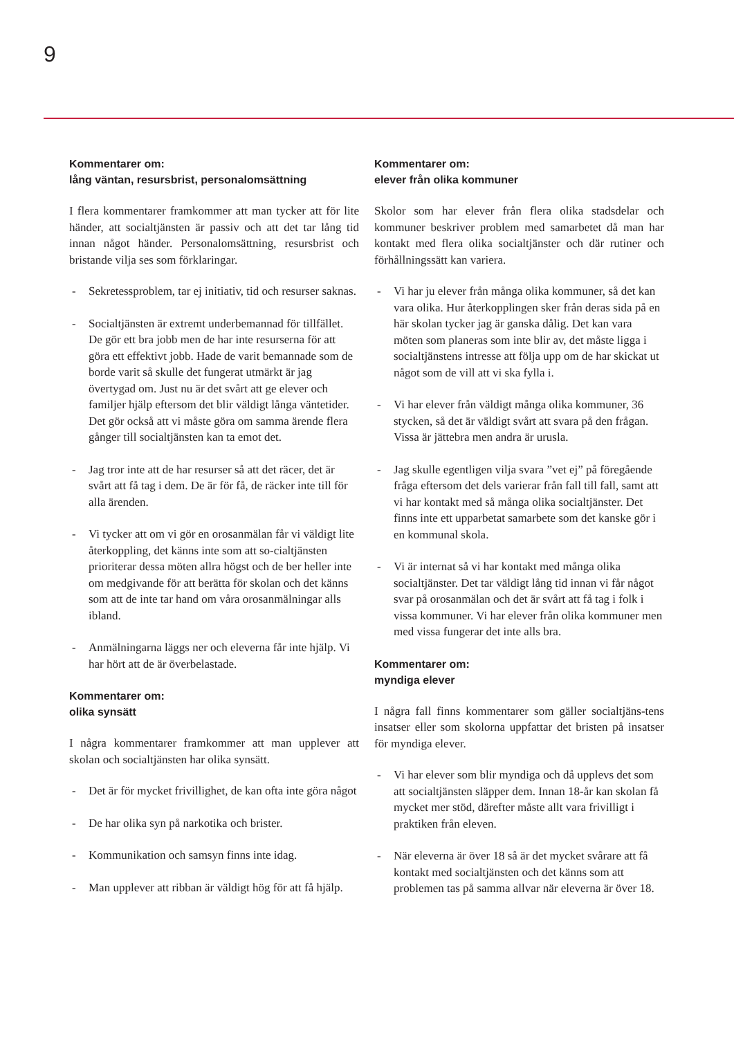9
Kommentarer om:
lång väntan, resursbrist, personalomsättning
I flera kommentarer framkommer att man tycker att för lite händer, att socialtjänsten är passiv och att det tar lång tid innan något händer. Personalomsättning, resursbrist och bristande vilja ses som förklaringar.
- Sekretessproblem, tar ej initiativ, tid och resurser saknas.
- Socialtjänsten är extremt underbemannad för tillfället. De gör ett bra jobb men de har inte resurserna för att göra ett effektivt jobb. Hade de varit bemannade som de borde varit så skulle det fungerat utmärkt är jag övertygad om. Just nu är det svårt att ge elever och familjer hjälp eftersom det blir väldigt långa väntetider. Det gör också att vi måste göra om samma ärende flera gånger till socialtjänsten kan ta emot det.
- Jag tror inte att de har resurser så att det räcer, det är svårt att få tag i dem. De är för få, de räcker inte till för alla ärenden.
- Vi tycker att om vi gör en orosanmälan får vi väldigt lite återkoppling, det känns inte som att so-cialtjänsten prioriterar dessa möten allra högst och de ber heller inte om medgivande för att berätta för skolan och det känns som att de inte tar hand om våra orosanmälningar alls ibland.
- Anmälningarna läggs ner och eleverna får inte hjälp. Vi har hört att de är överbelastade.
Kommentarer om:
olika synsätt
I några kommentarer framkommer att man upplever att skolan och socialtjänsten har olika synsätt.
- Det är för mycket frivillighet, de kan ofta inte göra något
- De har olika syn på narkotika och brister.
- Kommunikation och samsyn finns inte idag.
- Man upplever att ribban är väldigt hög för att få hjälp.
Kommentarer om:
elever från olika kommuner
Skolor som har elever från flera olika stadsdelar och kommuner beskriver problem med samarbetet då man har kontakt med flera olika socialtjänster och där rutiner och förhållningssätt kan variera.
- Vi har ju elever från många olika kommuner, så det kan vara olika. Hur återkopplingen sker från deras sida på en här skolan tycker jag är ganska dålig. Det kan vara möten som planeras som inte blir av, det måste ligga i socialtjänstens intresse att följa upp om de har skickat ut något som de vill att vi ska fylla i.
- Vi har elever från väldigt många olika kommuner, 36 stycken, så det är väldigt svårt att svara på den frågan. Vissa är jättebra men andra är urusla.
- Jag skulle egentligen vilja svara ”vet ej” på föregående fråga eftersom det dels varierar från fall till fall, samt att vi har kontakt med så många olika socialtjänster. Det finns inte ett upparbetat samarbete som det kanske gör i en kommunal skola.
- Vi är internat så vi har kontakt med många olika socialtjänster. Det tar väldigt lång tid innan vi får något svar på orosanmälan och det är svårt att få tag i folk i vissa kommuner. Vi har elever från olika kommuner men med vissa fungerar det inte alls bra.
Kommentarer om:
myndiga elever
I några fall finns kommentarer som gäller socialtjäns-tens insatser eller som skolorna uppfattar det bristen på insatser för myndiga elever.
- Vi har elever som blir myndiga och då upplevs det som att socialtjänsten släpper dem. Innan 18-år kan skolan få mycket mer stöd, därefter måste allt vara frivilligt i praktiken från eleven.
- När eleverna är över 18 så är det mycket svårare att få kontakt med socialtjänsten och det känns som att problemen tas på samma allvar när eleverna är över 18.